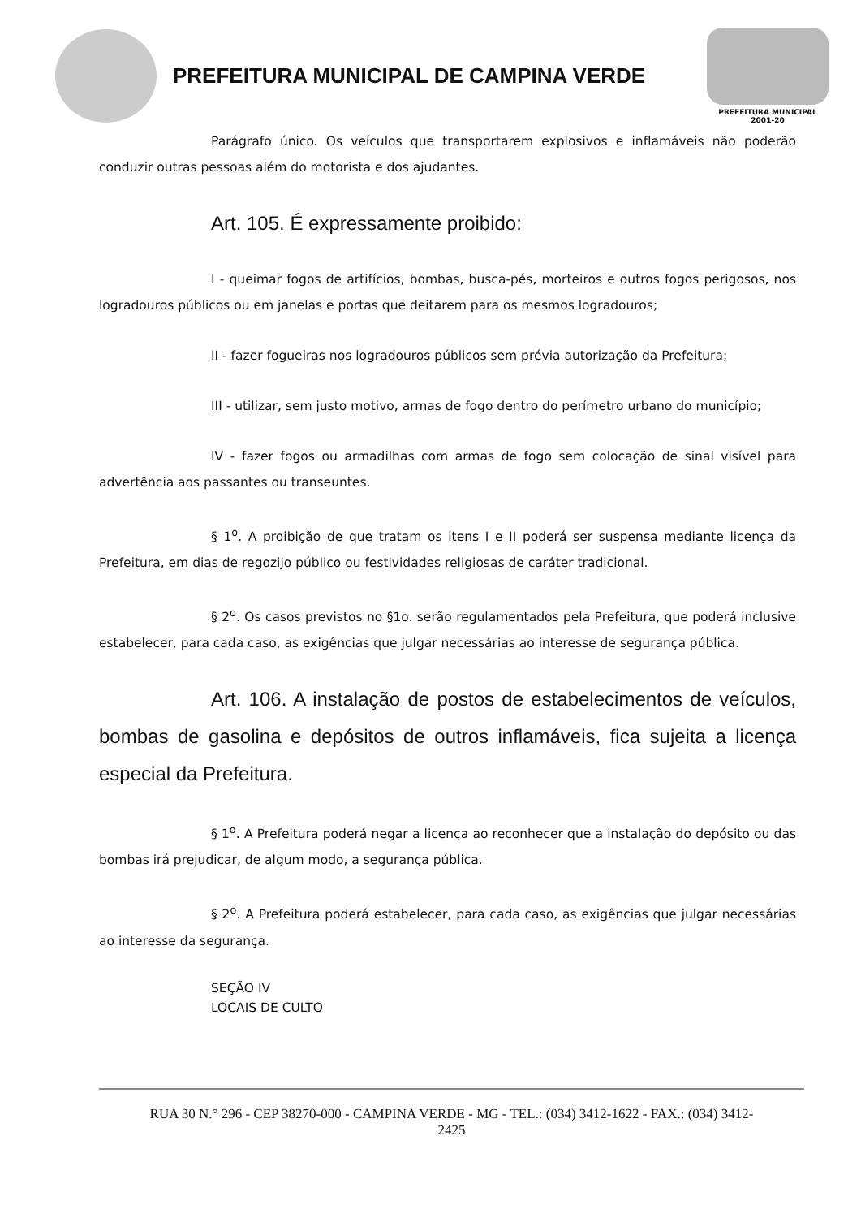PREFEITURA MUNICIPAL DE CAMPINA VERDE
PREFEITURA MUNICIPAL 2001-20
Parágrafo único. Os veículos que transportarem explosivos e inflamáveis não poderão conduzir outras pessoas além do motorista e dos ajudantes.
Art. 105. É expressamente proibido:
I - queimar fogos de artifícios, bombas, busca-pés, morteiros e outros fogos perigosos, nos logradouros públicos ou em janelas e portas que deitarem para os mesmos logradouros;
II - fazer fogueiras nos logradouros públicos sem prévia autorização da Prefeitura;
III - utilizar, sem justo motivo, armas de fogo dentro do perímetro urbano do município;
IV - fazer fogos ou armadilhas com armas de fogo sem colocação de sinal visível para advertência aos passantes ou transeuntes.
§ 1<sup>o</sup>. A proibição de que tratam os itens I e II poderá ser suspensa mediante licença da Prefeitura, em dias de regozijo público ou festividades religiosas de caráter tradicional.
§ 2<sup>o</sup>. Os casos previstos no §1o. serão regulamentados pela Prefeitura, que poderá inclusive estabelecer, para cada caso, as exigências que julgar necessárias ao interesse de segurança pública.
Art. 106. A instalação de postos de estabelecimentos de veículos, bombas de gasolina e depósitos de outros inflamáveis, fica sujeita a licença especial da Prefeitura.
§ 1<sup>o</sup>. A Prefeitura poderá negar a licença ao reconhecer que a instalação do depósito ou das bombas irá prejudicar, de algum modo, a segurança pública.
§ 2<sup>o</sup>. A Prefeitura poderá estabelecer, para cada caso, as exigências que julgar necessárias ao interesse da segurança.
SEÇÃO IV
LOCAIS DE CULTO
RUA 30 N.° 296 - CEP 38270-000 - CAMPINA VERDE - MG - TEL.: (034) 3412-1622 - FAX.: (034) 3412-
2425